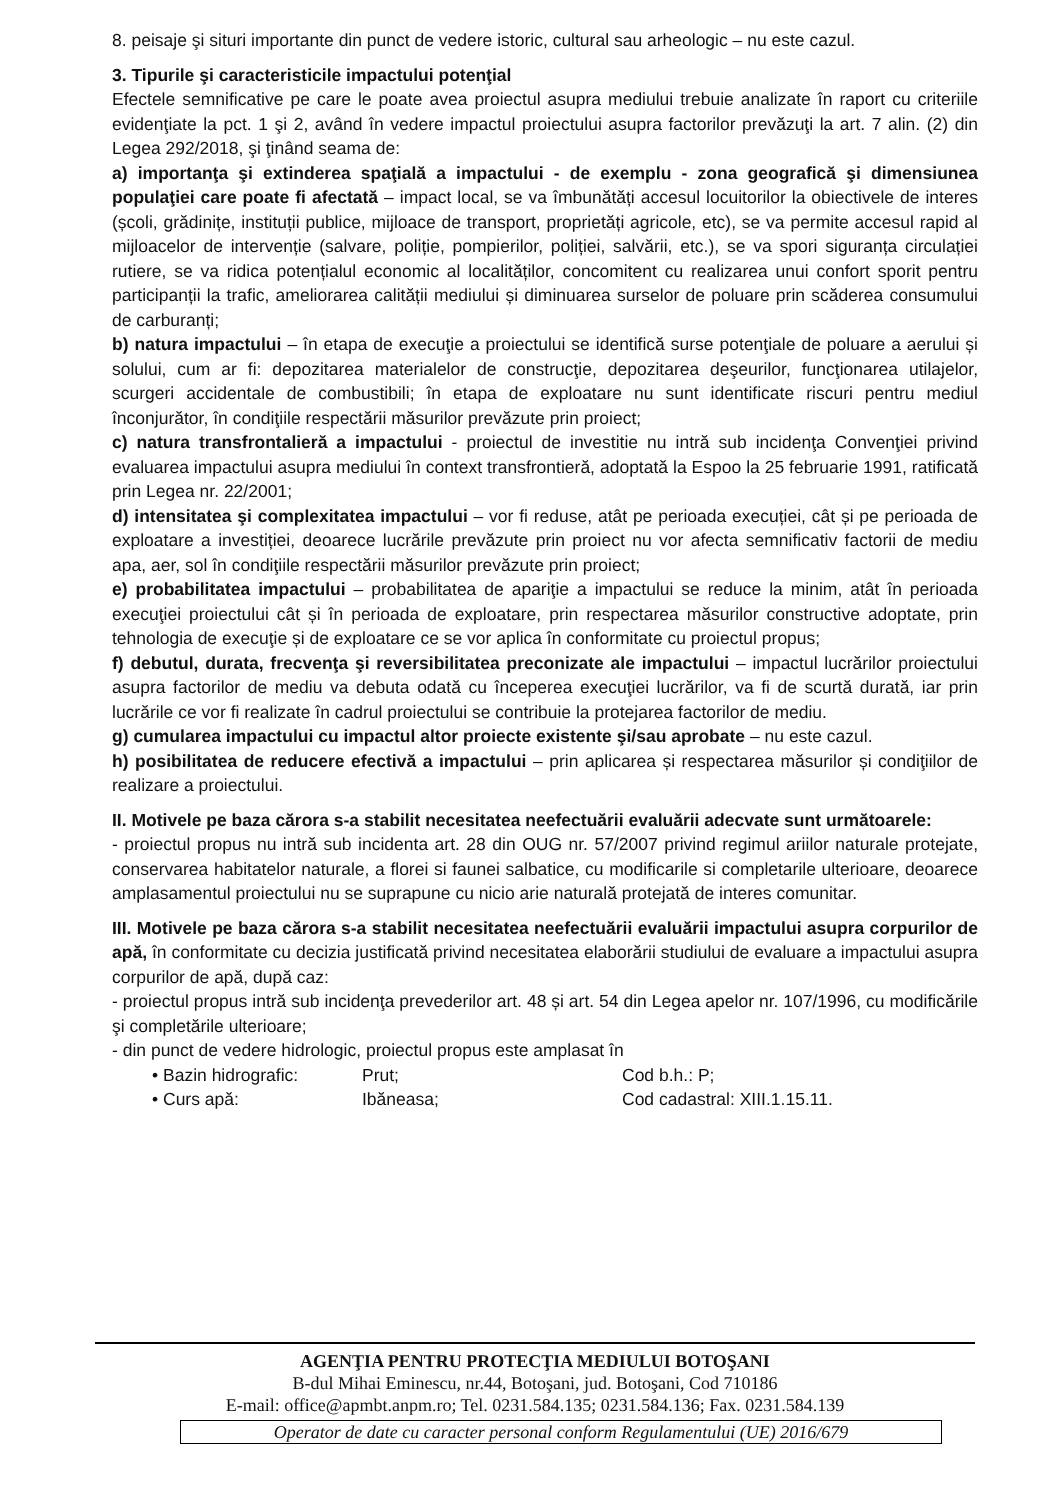8. peisaje şi situri importante din punct de vedere istoric, cultural sau arheologic – nu este cazul.
3. Tipurile şi caracteristicile impactului potenţial
Efectele semnificative pe care le poate avea proiectul asupra mediului trebuie analizate în raport cu criteriile evidenţiate la pct. 1 şi 2, având în vedere impactul proiectului asupra factorilor prevăzuţi la art. 7 alin. (2) din Legea 292/2018, şi ţinând seama de:
a) importanţa şi extinderea spaţială a impactului - de exemplu - zona geografică şi dimensiunea populaţiei care poate fi afectată – impact local, se va îmbunătăți accesul locuitorilor la obiectivele de interes (școli, grădinițe, instituții publice, mijloace de transport, proprietăți agricole, etc), se va permite accesul rapid al mijloacelor de intervenție (salvare, poliție, pompierilor, poliției, salvării, etc.), se va spori siguranța circulației rutiere, se va ridica potențialul economic al localităților, concomitent cu realizarea unui confort sporit pentru participanții la trafic, ameliorarea calității mediului și diminuarea surselor de poluare prin scăderea consumului de carburanți;
b) natura impactului – în etapa de execuţie a proiectului se identifică surse potenţiale de poluare a aerului și solului, cum ar fi: depozitarea materialelor de construcţie, depozitarea deşeurilor, funcţionarea utilajelor, scurgeri accidentale de combustibili; în etapa de exploatare nu sunt identificate riscuri pentru mediul înconjurător, în condiţiile respectării măsurilor prevăzute prin proiect;
c) natura transfrontalieră a impactului - proiectul de investitie nu intră sub incidenţa Convenţiei privind evaluarea impactului asupra mediului în context transfrontieră, adoptată la Espoo la 25 februarie 1991, ratificată prin Legea nr. 22/2001;
d) intensitatea şi complexitatea impactului – vor fi reduse, atât pe perioada execuției, cât și pe perioada de exploatare a investiției, deoarece lucrările prevăzute prin proiect nu vor afecta semnificativ factorii de mediu apa, aer, sol în condiţiile respectării măsurilor prevăzute prin proiect;
e) probabilitatea impactului – probabilitatea de apariţie a impactului se reduce la minim, atât în perioada execuţiei proiectului cât și în perioada de exploatare, prin respectarea măsurilor constructive adoptate, prin tehnologia de execuţie și de exploatare ce se vor aplica în conformitate cu proiectul propus;
f) debutul, durata, frecvenţa şi reversibilitatea preconizate ale impactului – impactul lucrărilor proiectului asupra factorilor de mediu va debuta odată cu începerea execuţiei lucrărilor, va fi de scurtă durată, iar prin lucrările ce vor fi realizate în cadrul proiectului se contribuie la protejarea factorilor de mediu.
g) cumularea impactului cu impactul altor proiecte existente şi/sau aprobate – nu este cazul.
h) posibilitatea de reducere efectivă a impactului – prin aplicarea și respectarea măsurilor și condiţiilor de realizare a proiectului.
II. Motivele pe baza cărora s-a stabilit necesitatea neefectuării evaluării adecvate sunt următoarele:
- proiectul propus nu intră sub incidenta art. 28 din OUG nr. 57/2007 privind regimul ariilor naturale protejate, conservarea habitatelor naturale, a florei si faunei salbatice, cu modificarile si completarile ulterioare, deoarece amplasamentul proiectului nu se suprapune cu nicio arie naturală protejată de interes comunitar.
III. Motivele pe baza cărora s-a stabilit necesitatea neefectuării evaluării impactului asupra corpurilor de apă, în conformitate cu decizia justificată privind necesitatea elaborării studiului de evaluare a impactului asupra corpurilor de apă, după caz:
- proiectul propus intră sub incidenţa prevederilor art. 48 și art. 54 din Legea apelor nr. 107/1996, cu modificările şi completările ulterioare;
- din punct de vedere hidrologic, proiectul propus este amplasat în
• Bazin hidrografic: Prut; Cod b.h.: P;
• Curs apă: Ibăneasa; Cod cadastral: XIII.1.15.11.
AGENŢIA PENTRU PROTECŢIA MEDIULUI BOTOŞANI
B-dul Mihai Eminescu, nr.44, Botoşani, jud. Botoşani, Cod 710186
E-mail: office@apmbt.anpm.ro; Tel. 0231.584.135; 0231.584.136; Fax. 0231.584.139
Operator de date cu caracter personal conform Regulamentului (UE) 2016/679